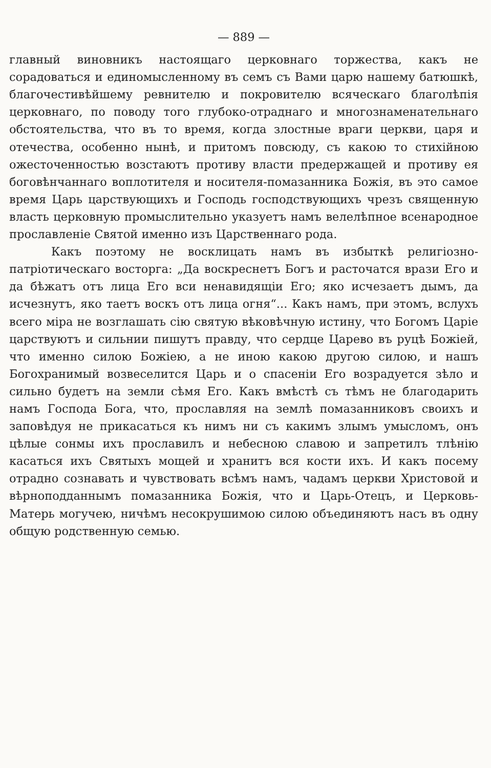— 889 —
главный виновникъ настоящаго церковнаго торжества, какъ не сорадоваться и единомысленному въ семъ съ Вами царю нашему батюшкѣ, благочестивѣйшему ревнителю и покровителю всяческаго благолѣпія церковнаго, по поводу того глубоко-отраднаго и многознаменательнаго обстоятельства, что въ то время, когда злостные враги церкви, царя и отечества, особенно нынѣ, и притомъ повсюду, съ какою то стихійною ожесточенностью возстаютъ противу власти предержащей и противу ея боговѣнчаннаго воплотителя и носителя-помазанника Божія, въ это самое время Царь царствующихъ и Господь господствующихъ чрезъ священную власть церковную промыслительно указуетъ намъ велелѣпное всенародное прославленіе Святой именно изъ Царственнаго рода.
Какъ поэтому не восклицать намъ въ избыткѣ религіозно-патріотическаго восторга: „Да воскреснетъ Богъ и расточатся врази Его и да бѣжатъ отъ лица Его вси ненавидящіи Его; яко исчезаетъ дымъ, да исчезнутъ, яко таетъ воскъ отъ лица огня“... Какъ намъ, при этомъ, вслухъ всего міра не возглашать сію святую вѣковѣчную истину, что Богомъ Царіе царствуютъ и сильнии пишутъ правду, что сердце Царево въ руцѣ Божіей, что именно силою Божіею, а не иною какою другою силою, и нашъ Богохранимый возвеселится Царь и о спасеніи Его возрадуется зѣло и сильно будетъ на земли сѣмя Его. Какъ вмѣстѣ съ тѣмъ не благодарить намъ Господа Бога, что, прославляя на землѣ помазанниковъ своихъ и заповѣдуя не прикасаться къ нимъ ни съ какимъ злымъ умысломъ, онъ цѣлые сонмы ихъ прославилъ и небесною славою и запретилъ тлѣнію касаться ихъ Святыхъ мощей и хранитъ вся кости ихъ. И какъ посему отрадно сознавать и чувствовать всѣмъ намъ, чадамъ церкви Христовой и вѣрноподданнымъ помазанника Божія, что и Царь-Отецъ, и Церковь-Матерь могучею, ничѣмъ несокрушимою силою объединяютъ насъ въ одну общую родственную семью.